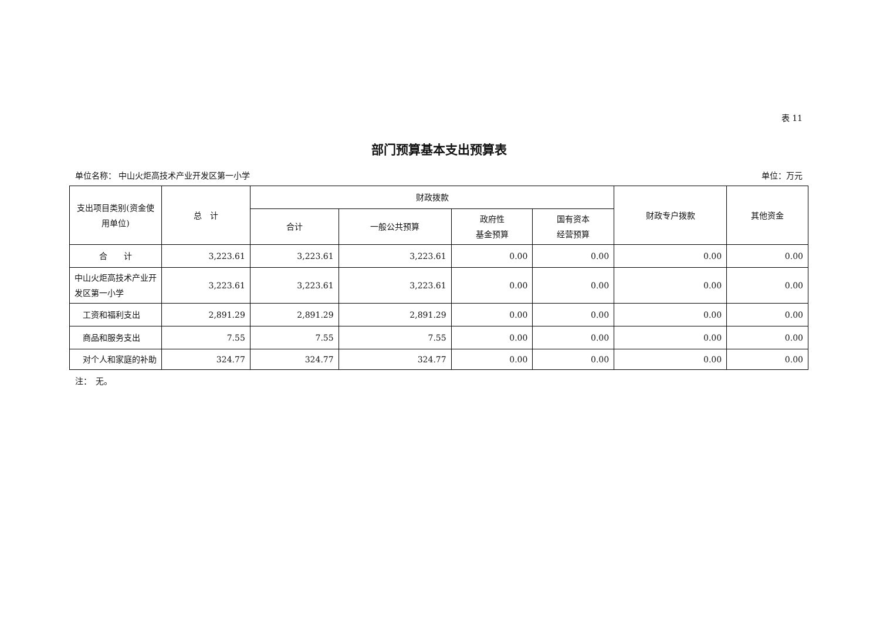表 11
部门预算基本支出预算表
单位名称： 中山火炬高技术产业开发区第一小学 单位：万元
| 支出项目类别(资金使用单位) | 总 计 | 财政拨款 | | | | 财政专户拨款 | 其他资金 |
| --- | --- | --- | --- | --- | --- | --- | --- |
| | | 合计 | 一般公共预算 | 政府性 基金预算 | 国有资本 经营预算 | | |
| 合 计 | 3,223.61 | 3,223.61 | 3,223.61 | 0.00 | 0.00 | 0.00 | 0.00 |
| 中山火炬高技术产业开发区第一小学 | 3,223.61 | 3,223.61 | 3,223.61 | 0.00 | 0.00 | 0.00 | 0.00 |
| 工资和福利支出 | 2,891.29 | 2,891.29 | 2,891.29 | 0.00 | 0.00 | 0.00 | 0.00 |
| 商品和服务支出 | 7.55 | 7.55 | 7.55 | 0.00 | 0.00 | 0.00 | 0.00 |
| 对个人和家庭的补助 | 324.77 | 324.77 | 324.77 | 0.00 | 0.00 | 0.00 | 0.00 |
注：　无。